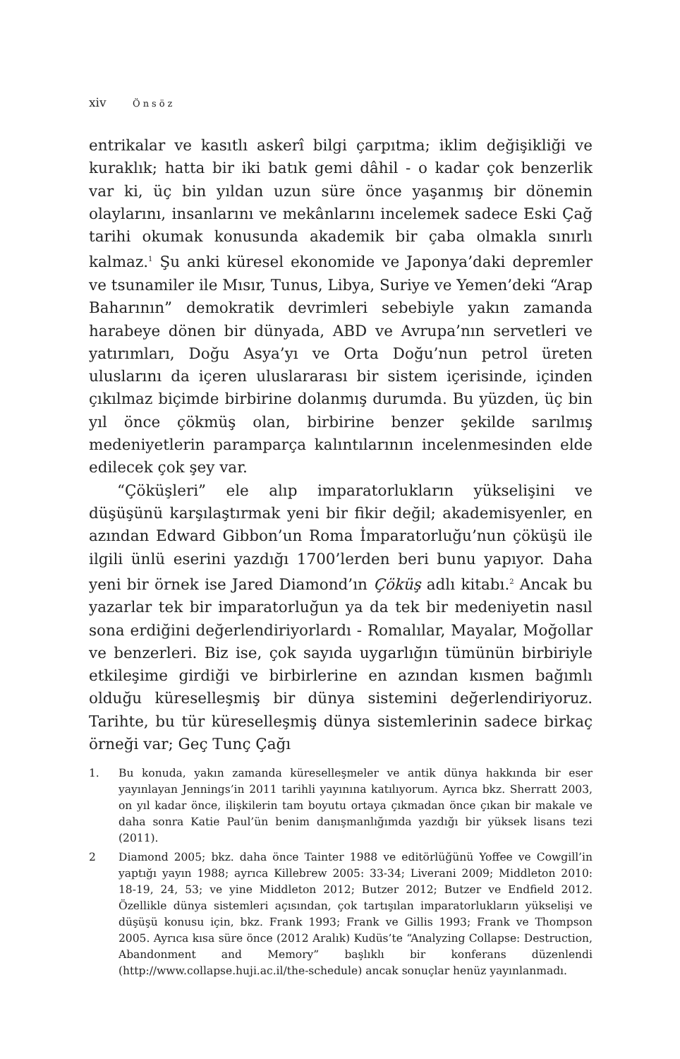xiv Önsöz
entrikalar ve kasıtlı askerî bilgi çarpıtma; iklim değişikliği ve kuraklık; hatta bir iki batık gemi dâhil - o kadar çok benzerlik var ki, üç bin yıldan uzun süre önce yaşanmış bir dönemin olaylarını, insanlarını ve mekânlarını incelemek sadece Eski Çağ tarihi okumak konusunda akademik bir çaba olmakla sınırlı kalmaz.<sup>1</sup> Şu anki küresel ekonomide ve Japonya’daki depremler ve tsunamiler ile Mısır, Tunus, Libya, Suriye ve Yemen’deki “Arap Baharının” demokratik devrimleri sebebiyle yakın zamanda harabeye dönen bir dünyada, ABD ve Avrupa’nın servetleri ve yatırımları, Doğu Asya’yı ve Orta Doğu’nun petrol üreten uluslarını da içeren uluslararası bir sistem içerisinde, içinden çıkılmaz biçimde birbirine dolanmış durumda. Bu yüzden, üç bin yıl önce çökmüş olan, birbirine benzer şekilde sarılmış medeniyetlerin parampar­ça kalıntılarının incelenmesinden elde edilecek çok şey var.
“Çöküşleri” ele alıp imparatorlukların yükselişini ve düşüşünü karşılaştırmak yeni bir fikir değil; akademisyenler, en azından Edward Gibbon’un Roma İmparatorluğu’nun çöküşü ile ilgili ünlü eserini yazdığı 1700’lerden beri bunu yapıyor. Daha yeni bir örnek ise Jared Diamond’ın Çöküş adlı kitabı.<sup>2</sup> Ancak bu yazarlar tek bir imparatorluğun ya da tek bir medeniyetin nasıl sona erdiğini değerlendiriyorlardı - Romalılar, Mayalar, Moğollar ve benzerleri. Biz ise, çok sayıda uygarlığın tümünün birbiriyle etkileşime girdiği ve birbirlerine en azından kısmen bağımlı olduğu küreselleşmiş bir dünya sistemini değerlendiriyoruz. Tarihte, bu tür küreselleşmiş dünya sistemlerinin sadece birkaç örneği var; Geç Tunç Çağı
1. Bu konuda, yakın zamanda küreselleşmeler ve antik dünya hakkında bir eser yayınlayan Jennings’in 2011 tarihli yayınına katılıyorum. Ayrıca bkz. Sherratt 2003, on yıl kadar önce, ilişkilerin tam boyutu ortaya çıkmadan önce çıkan bir makale ve daha sonra Katie Paul’ün benim danışmanlığımda yazdığı bir yüksek lisans tezi (2011).
2 Diamond 2005; bkz. daha önce Tainter 1988 ve editörlüğünü Yoffee ve Cowgill’in yaptığı yayın 1988; ayrıca Killebrew 2005: 33-34; Liverani 2009; Middleton 2010: 18-19, 24, 53; ve yine Middleton 2012; Butzer 2012; Butzer ve Endfield 2012. Özellikle dünya sistemleri açısından, çok tartışılan imparatorlukların yükselişi ve düşüşü konusu için, bkz. Frank 1993; Frank ve Gillis 1993; Frank ve Thompson 2005. Ayrıca kısa süre önce (2012 Aralık) Kudüs’te “Analyzing Collapse: Destruction, Abandonment and Memory” başlıklı bir konferans düzenlendi (http://www.collapse.huji.ac.il/the-schedule) ancak sonuçlar henüz yayınlanmadı.